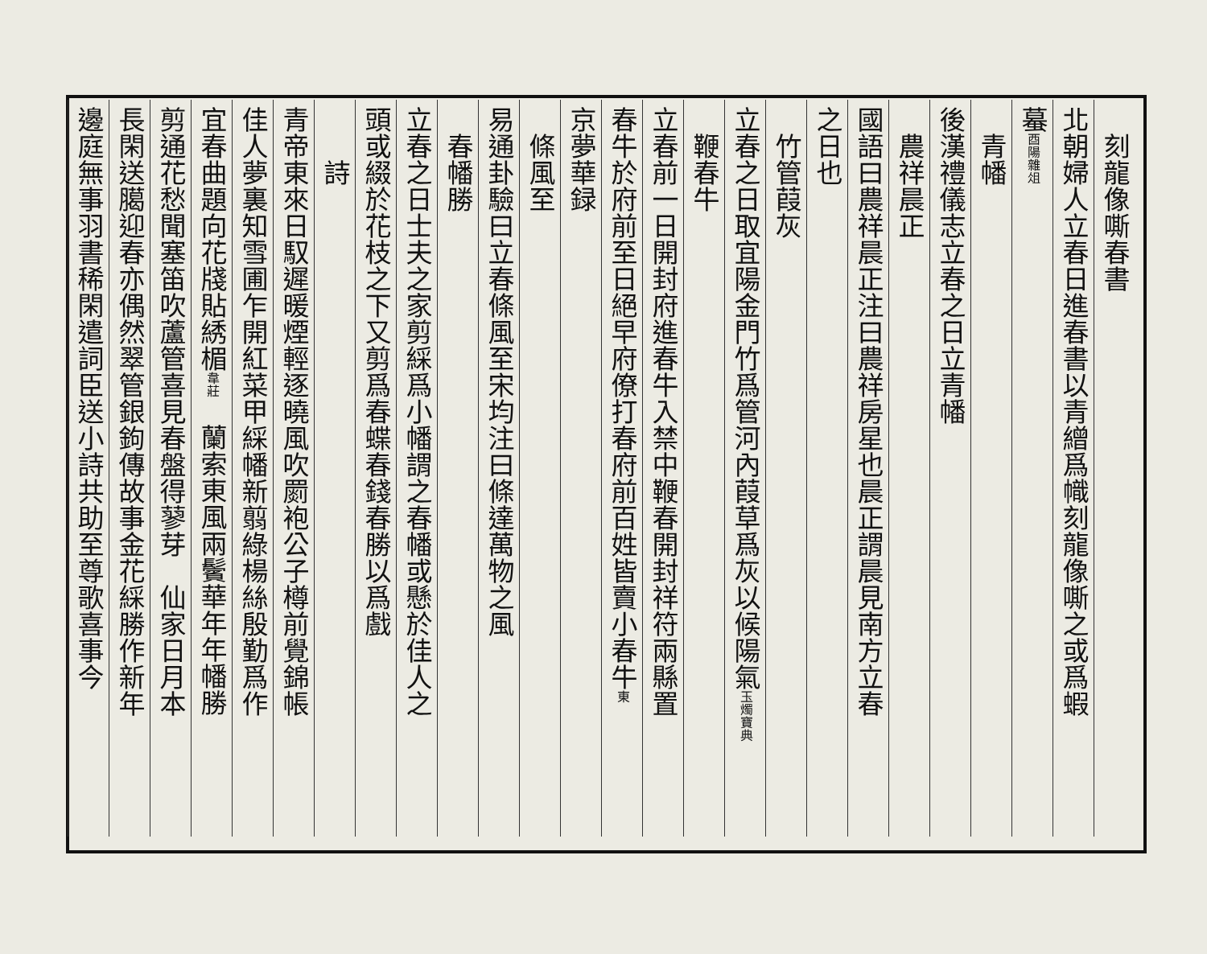刻龍像嘶春書
北朝婦人立春日進春書以青繒爲幟刻龍像嘶之或爲蝦
蟇酉陽雜俎
　青幡
後漢禮儀志立春之日立青幡
　農祥晨正
國語曰農祥晨正注曰農祥房星也晨正謂晨見南方立春
之日也
　竹管葭灰
立春之日取宜陽金門竹爲管河內葭草爲灰以候陽氣玉燭寶典
　鞭春牛
立春前一日開封府進春牛入禁中鞭春開封祥符兩縣置
春牛於府前至日絕早府僚打春府前百姓皆賣小春牛東
京夢華録
　條風至
易通卦驗曰立春條風至宋均注曰條達萬物之風
　春幡勝
立春之日士夫之家剪綵爲小幡謂之春幡或懸於佳人之
頭或綴於花枝之下又剪爲春蝶春錢春勝以爲戲
　　詩
青帝東來日馭遲暖煙輕逐曉風吹罽袍公子樽前覺錦帳
佳人夢裏知雪圃乍開紅菜甲綵幡新翦綠楊絲殷勤爲作
宜春曲題向花牋貼綉楣韋莊　蘭索東風兩鬢華年年幡勝
剪通花愁聞塞笛吹蘆管喜見春盤得蓼芽　仙家日月本
長閑送臈迎春亦偶然翠管銀鉤傳故事金花綵勝作新年
邊庭無事羽書稀閑遣詞臣送小詩共助至尊歌喜事今